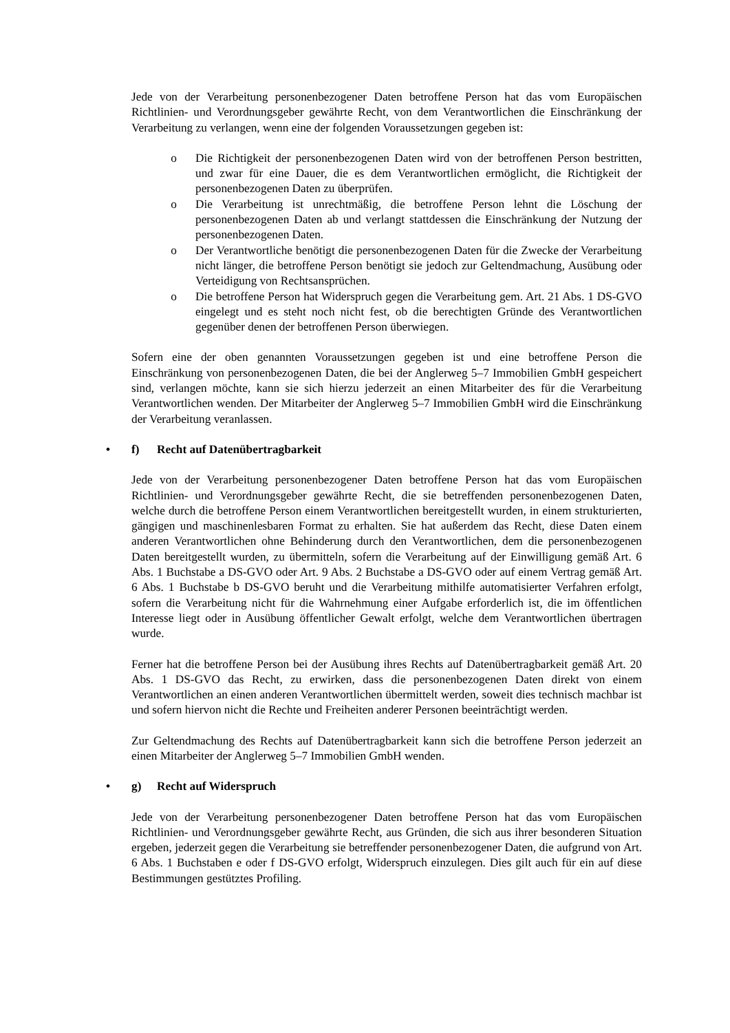Jede von der Verarbeitung personenbezogener Daten betroffene Person hat das vom Europäischen Richtlinien- und Verordnungsgeber gewährte Recht, von dem Verantwortlichen die Einschränkung der Verarbeitung zu verlangen, wenn eine der folgenden Voraussetzungen gegeben ist:
o Die Richtigkeit der personenbezogenen Daten wird von der betroffenen Person bestritten, und zwar für eine Dauer, die es dem Verantwortlichen ermöglicht, die Richtigkeit der personenbezogenen Daten zu überprüfen.
o Die Verarbeitung ist unrechtmäßig, die betroffene Person lehnt die Löschung der personenbezogenen Daten ab und verlangt stattdessen die Einschränkung der Nutzung der personenbezogenen Daten.
o Der Verantwortliche benötigt die personenbezogenen Daten für die Zwecke der Verarbeitung nicht länger, die betroffene Person benötigt sie jedoch zur Geltendmachung, Ausübung oder Verteidigung von Rechtsansprüchen.
o Die betroffene Person hat Widerspruch gegen die Verarbeitung gem. Art. 21 Abs. 1 DS-GVO eingelegt und es steht noch nicht fest, ob die berechtigten Gründe des Verantwortlichen gegenüber denen der betroffenen Person überwiegen.
Sofern eine der oben genannten Voraussetzungen gegeben ist und eine betroffene Person die Einschränkung von personenbezogenen Daten, die bei der Anglerweg 5–7 Immobilien GmbH gespeichert sind, verlangen möchte, kann sie sich hierzu jederzeit an einen Mitarbeiter des für die Verarbeitung Verantwortlichen wenden. Der Mitarbeiter der Anglerweg 5–7 Immobilien GmbH wird die Einschränkung der Verarbeitung veranlassen.
• f) Recht auf Datenübertragbarkeit
Jede von der Verarbeitung personenbezogener Daten betroffene Person hat das vom Europäischen Richtlinien- und Verordnungsgeber gewährte Recht, die sie betreffenden personenbezogenen Daten, welche durch die betroffene Person einem Verantwortlichen bereitgestellt wurden, in einem strukturierten, gängigen und maschinenlesbaren Format zu erhalten. Sie hat außerdem das Recht, diese Daten einem anderen Verantwortlichen ohne Behinderung durch den Verantwortlichen, dem die personenbezogenen Daten bereitgestellt wurden, zu übermitteln, sofern die Verarbeitung auf der Einwilligung gemäß Art. 6 Abs. 1 Buchstabe a DS-GVO oder Art. 9 Abs. 2 Buchstabe a DS-GVO oder auf einem Vertrag gemäß Art. 6 Abs. 1 Buchstabe b DS-GVO beruht und die Verarbeitung mithilfe automatisierter Verfahren erfolgt, sofern die Verarbeitung nicht für die Wahrnehmung einer Aufgabe erforderlich ist, die im öffentlichen Interesse liegt oder in Ausübung öffentlicher Gewalt erfolgt, welche dem Verantwortlichen übertragen wurde.
Ferner hat die betroffene Person bei der Ausübung ihres Rechts auf Datenübertragbarkeit gemäß Art. 20 Abs. 1 DS-GVO das Recht, zu erwirken, dass die personenbezogenen Daten direkt von einem Verantwortlichen an einen anderen Verantwortlichen übermittelt werden, soweit dies technisch machbar ist und sofern hiervon nicht die Rechte und Freiheiten anderer Personen beeinträchtigt werden.
Zur Geltendmachung des Rechts auf Datenübertragbarkeit kann sich die betroffene Person jederzeit an einen Mitarbeiter der Anglerweg 5–7 Immobilien GmbH wenden.
• g) Recht auf Widerspruch
Jede von der Verarbeitung personenbezogener Daten betroffene Person hat das vom Europäischen Richtlinien- und Verordnungsgeber gewährte Recht, aus Gründen, die sich aus ihrer besonderen Situation ergeben, jederzeit gegen die Verarbeitung sie betreffender personenbezogener Daten, die aufgrund von Art. 6 Abs. 1 Buchstaben e oder f DS-GVO erfolgt, Widerspruch einzulegen. Dies gilt auch für ein auf diese Bestimmungen gestütztes Profiling.